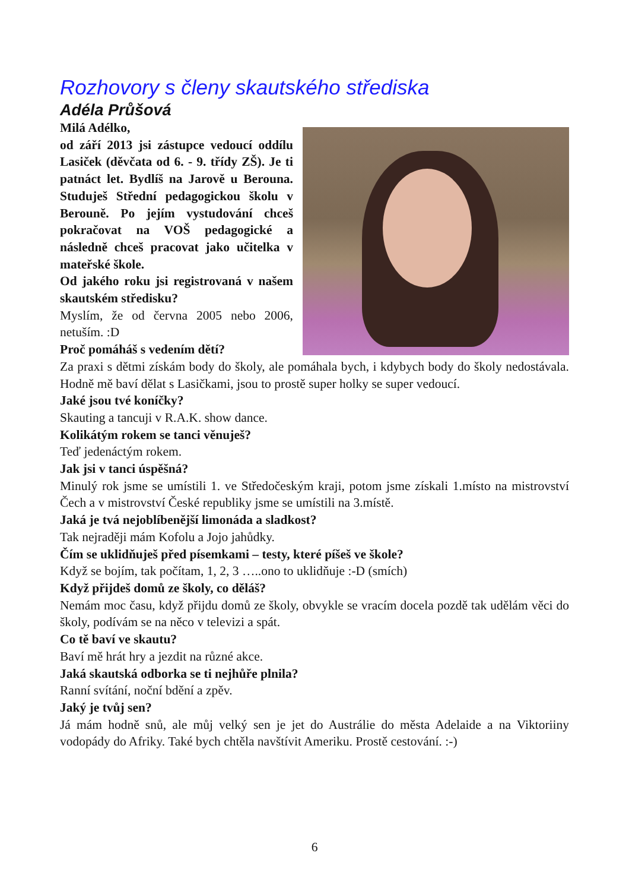Rozhovory s členy skautského střediska
Adéla Průšová
Milá Adélko,
od září 2013 jsi zástupce vedoucí oddílu Lasiček (děvčata od 6. - 9. třídy ZŠ). Je ti patnáct let. Bydlíš na Jarově u Berouna. Studuješ Střední pedagogickou školu v Berouně. Po jejím vystudování chceš pokračovat na VOŠ pedagogické a následně chceš pracovat jako učitelka v mateřské škole.
Od jakého roku jsi registrovaná v našem skautském středisku?
Myslím, že od června 2005 nebo 2006, netuším. :D
Proč pomáháš s vedením dětí?
Za praxi s dětmi získám body do školy, ale pomáhala bych, i kdybych body do školy nedostávala. Hodně mě baví dělat s Lasičkami, jsou to prostě super holky se super vedoucí.
Jaké jsou tvé koníčky?
Skauting a tancuji v R.A.K. show dance.
Kolikátým rokem se tanci věnuješ?
Teď jedenáctým rokem.
Jak jsi v tanci úspěšná?
Minulý rok jsme se umístili 1. ve Středočeským kraji, potom jsme získali 1.místo na mistrovství Čech a v mistrovství České republiky jsme se umístili na 3.místě.
Jaká je tvá nejoblíbenější limonáda a sladkost?
Tak nejraději mám Kofolu a Jojo jahůdky.
Čím se uklidňuješ před písemkami – testy, které píšeš ve škole?
Když se bojím, tak počítam, 1, 2, 3 …..ono to uklidňuje :-D (smích)
Když přijdeš domů ze školy, co děláš?
Nemám moc času, když přijdu domů ze školy, obvykle se vracím docela pozdě tak udělám věci do školy, podívám se na něco v televizi a spát.
Co tě baví ve skautu?
Baví mě hrát hry a jezdit na různé akce.
Jaká skautská odborka se ti nejhůře plnila?
Ranní svítání, noční bdění a zpěv.
Jaký je tvůj sen?
Já mám hodně snů, ale můj velký sen je jet do Austrálie do města Adelaide a na Viktoriiny vodopády do Afriky. Také bych chtěla navštívit Ameriku. Prostě cestování. :-)
6